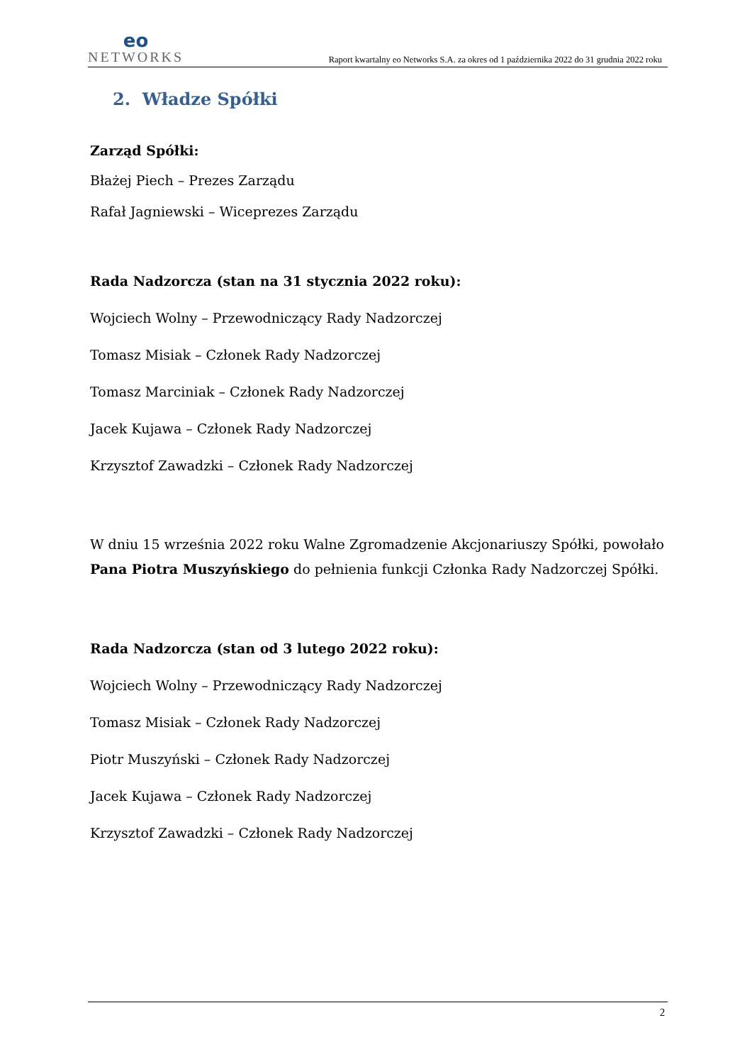eo
NETWORKS
Raport kwartalny eo Networks S.A. za okres od 1 października 2022 do 31 grudnia 2022 roku
2. Władze Spółki
Zarząd Spółki:
Błażej Piech – Prezes Zarządu
Rafał Jagniewski – Wiceprezes Zarządu
Rada Nadzorcza (stan na 31 stycznia 2022 roku):
Wojciech Wolny – Przewodniczący Rady Nadzorczej
Tomasz Misiak – Członek Rady Nadzorczej
Tomasz Marciniak – Członek Rady Nadzorczej
Jacek Kujawa – Członek Rady Nadzorczej
Krzysztof Zawadzki – Członek Rady Nadzorczej
W dniu 15 września 2022 roku Walne Zgromadzenie Akcjonariuszy Spółki, powołało Pana Piotra Muszyńskiego do pełnienia funkcji Członka Rady Nadzorczej Spółki.
Rada Nadzorcza (stan od 3 lutego 2022 roku):
Wojciech Wolny – Przewodniczący Rady Nadzorczej
Tomasz Misiak – Członek Rady Nadzorczej
Piotr Muszyński – Członek Rady Nadzorczej
Jacek Kujawa – Członek Rady Nadzorczej
Krzysztof Zawadzki – Członek Rady Nadzorczej
2